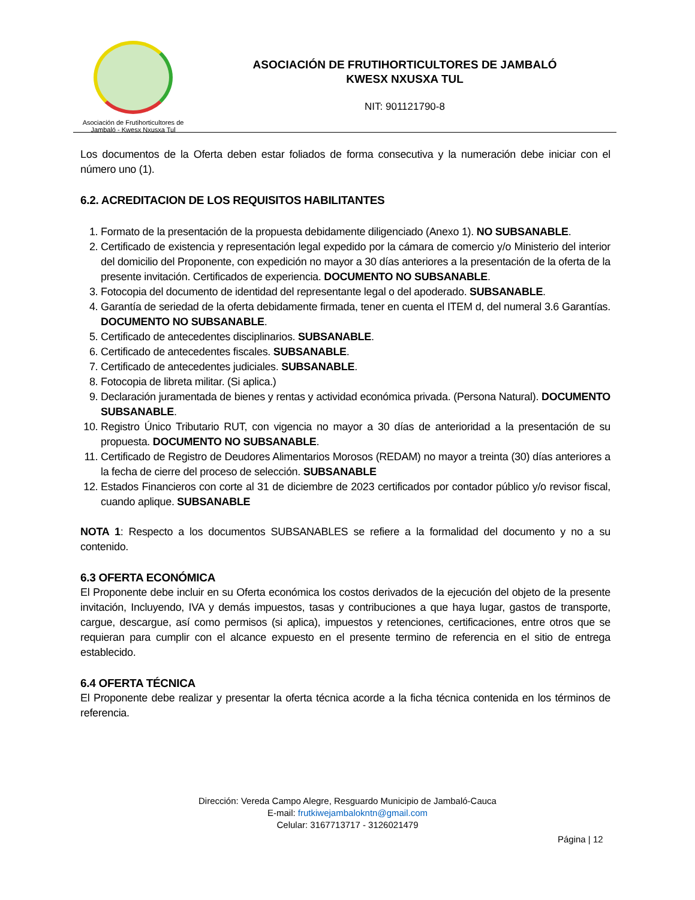Asociación de Frutihorticultores de
Jambaló - Kwesx Nxusxa Tul
ASOCIACIÓN DE FRUTIHORTICULTORES DE JAMBALÓ
KWESX NXUSXA TUL
NIT: 901121790-8
Los documentos de la Oferta deben estar foliados de forma consecutiva y la numeración debe iniciar con el número uno (1).
6.2. ACREDITACION DE LOS REQUISITOS HABILITANTES
1. Formato de la presentación de la propuesta debidamente diligenciado (Anexo 1). NO SUBSANABLE.
2. Certificado de existencia y representación legal expedido por la cámara de comercio y/o Ministerio del interior del domicilio del Proponente, con expedición no mayor a 30 días anteriores a la presentación de la oferta de la presente invitación. Certificados de experiencia. DOCUMENTO NO SUBSANABLE.
3. Fotocopia del documento de identidad del representante legal o del apoderado. SUBSANABLE.
4. Garantía de seriedad de la oferta debidamente firmada, tener en cuenta el ITEM d, del numeral 3.6 Garantías. DOCUMENTO NO SUBSANABLE.
5. Certificado de antecedentes disciplinarios. SUBSANABLE.
6. Certificado de antecedentes fiscales. SUBSANABLE.
7. Certificado de antecedentes judiciales. SUBSANABLE.
8. Fotocopia de libreta militar. (Si aplica.)
9. Declaración juramentada de bienes y rentas y actividad económica privada. (Persona Natural). DOCUMENTO SUBSANABLE.
10. Registro Único Tributario RUT, con vigencia no mayor a 30 días de anterioridad a la presentación de su propuesta. DOCUMENTO NO SUBSANABLE.
11. Certificado de Registro de Deudores Alimentarios Morosos (REDAM) no mayor a treinta (30) días anteriores a la fecha de cierre del proceso de selección. SUBSANABLE
12. Estados Financieros con corte al 31 de diciembre de 2023 certificados por contador público y/o revisor fiscal, cuando aplique. SUBSANABLE
NOTA 1: Respecto a los documentos SUBSANABLES se refiere a la formalidad del documento y no a su contenido.
6.3 OFERTA ECONÓMICA
El Proponente debe incluir en su Oferta económica los costos derivados de la ejecución del objeto de la presente invitación, Incluyendo, IVA y demás impuestos, tasas y contribuciones a que haya lugar, gastos de transporte, cargue, descargue, así como permisos (si aplica), impuestos y retenciones, certificaciones, entre otros que se requieran para cumplir con el alcance expuesto en el presente termino de referencia en el sitio de entrega establecido.
6.4 OFERTA TÉCNICA
El Proponente debe realizar y presentar la oferta técnica acorde a la ficha técnica contenida en los términos de referencia.
Dirección: Vereda Campo Alegre, Resguardo Municipio de Jambaló-Cauca
E-mail: frutkiwejambalokntn@gmail.com
Celular: 3167713717 - 3126021479
Página | 12